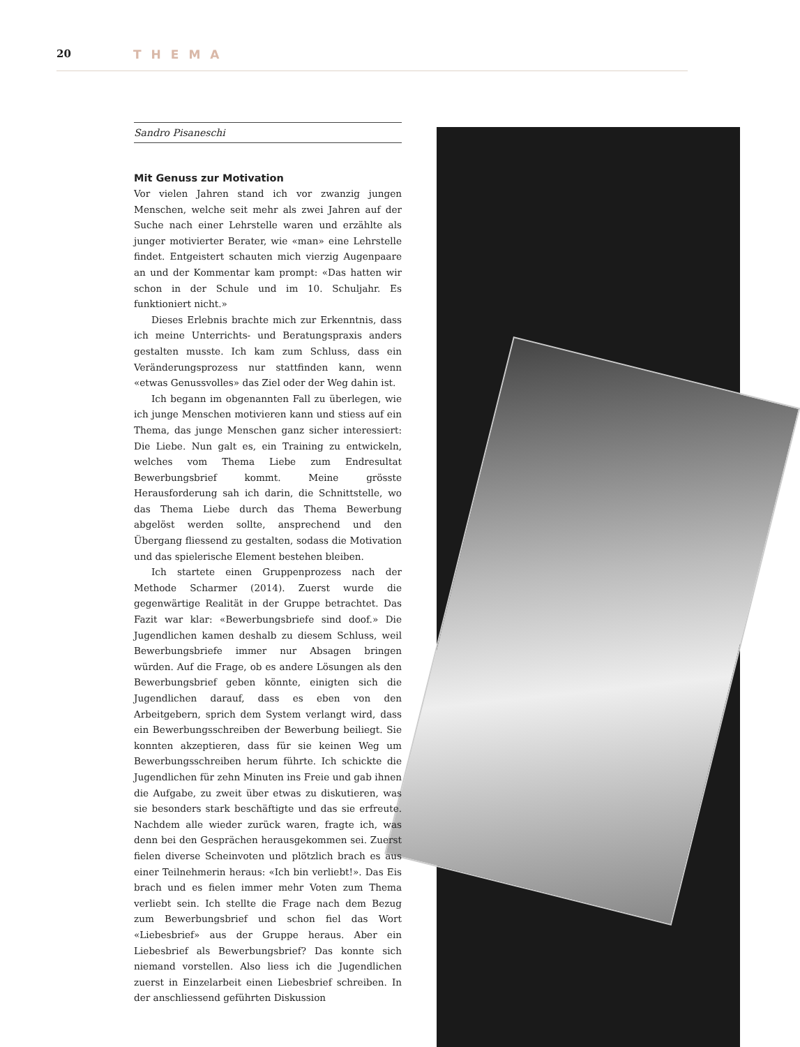20 THEMA
Sandro Pisaneschi
Mit Genuss zur Motivation
Vor vielen Jahren stand ich vor zwanzig jungen Menschen, welche seit mehr als zwei Jahren auf der Suche nach einer Lehrstelle waren und erzählte als junger motivierter Berater, wie «man» eine Lehrstelle findet. Entgeistert schauten mich vierzig Augenpaare an und der Kommentar kam prompt: «Das hatten wir schon in der Schule und im 10. Schuljahr. Es funktioniert nicht.»
Dieses Erlebnis brachte mich zur Erkenntnis, dass ich meine Unterrichts- und Beratungspraxis anders gestalten musste. Ich kam zum Schluss, dass ein Veränderungsprozess nur stattfinden kann, wenn «etwas Genussvolles» das Ziel oder der Weg dahin ist.
Ich begann im obgenannten Fall zu überlegen, wie ich junge Menschen motivieren kann und stiess auf ein Thema, das junge Menschen ganz sicher interessiert: Die Liebe. Nun galt es, ein Training zu entwickeln, welches vom Thema Liebe zum Endresultat Bewerbungsbrief kommt. Meine grösste Herausforderung sah ich darin, die Schnittstelle, wo das Thema Liebe durch das Thema Bewerbung abgelöst werden sollte, ansprechend und den Übergang fliessend zu gestalten, sodass die Motivation und das spielerische Element bestehen bleiben.
Ich startete einen Gruppenprozess nach der Methode Scharmer (2014). Zuerst wurde die gegenwärtige Realität in der Gruppe betrachtet. Das Fazit war klar: «Bewerbungsbriefe sind doof.» Die Jugendlichen kamen deshalb zu diesem Schluss, weil Bewerbungsbriefe immer nur Absagen bringen würden. Auf die Frage, ob es andere Lösungen als den Bewerbungsbrief geben könnte, einigten sich die Jugendlichen darauf, dass es eben von den Arbeitgebern, sprich dem System verlangt wird, dass ein Bewerbungsschreiben der Bewerbung beiliegt. Sie konnten akzeptieren, dass für sie keinen Weg um Bewerbungsschreiben herum führte. Ich schickte die Jugendlichen für zehn Minuten ins Freie und gab ihnen die Aufgabe, zu zweit über etwas zu diskutieren, was sie besonders stark beschäftigte und das sie erfreute. Nachdem alle wieder zurück waren, fragte ich, was denn bei den Gesprächen herausgekommen sei. Zuerst fielen diverse Scheinvoten und plötzlich brach es aus einer Teilnehmerin heraus: «Ich bin verliebt!». Das Eis brach und es fielen immer mehr Voten zum Thema verliebt sein. Ich stellte die Frage nach dem Bezug zum Bewerbungsbrief und schon fiel das Wort «Liebesbrief» aus der Gruppe heraus. Aber ein Liebesbrief als Bewerbungsbrief? Das konnte sich niemand vorstellen. Also liess ich die Jugendlichen zuerst in Einzelarbeit einen Liebesbrief schreiben. In der anschliessend geführten Diskussion